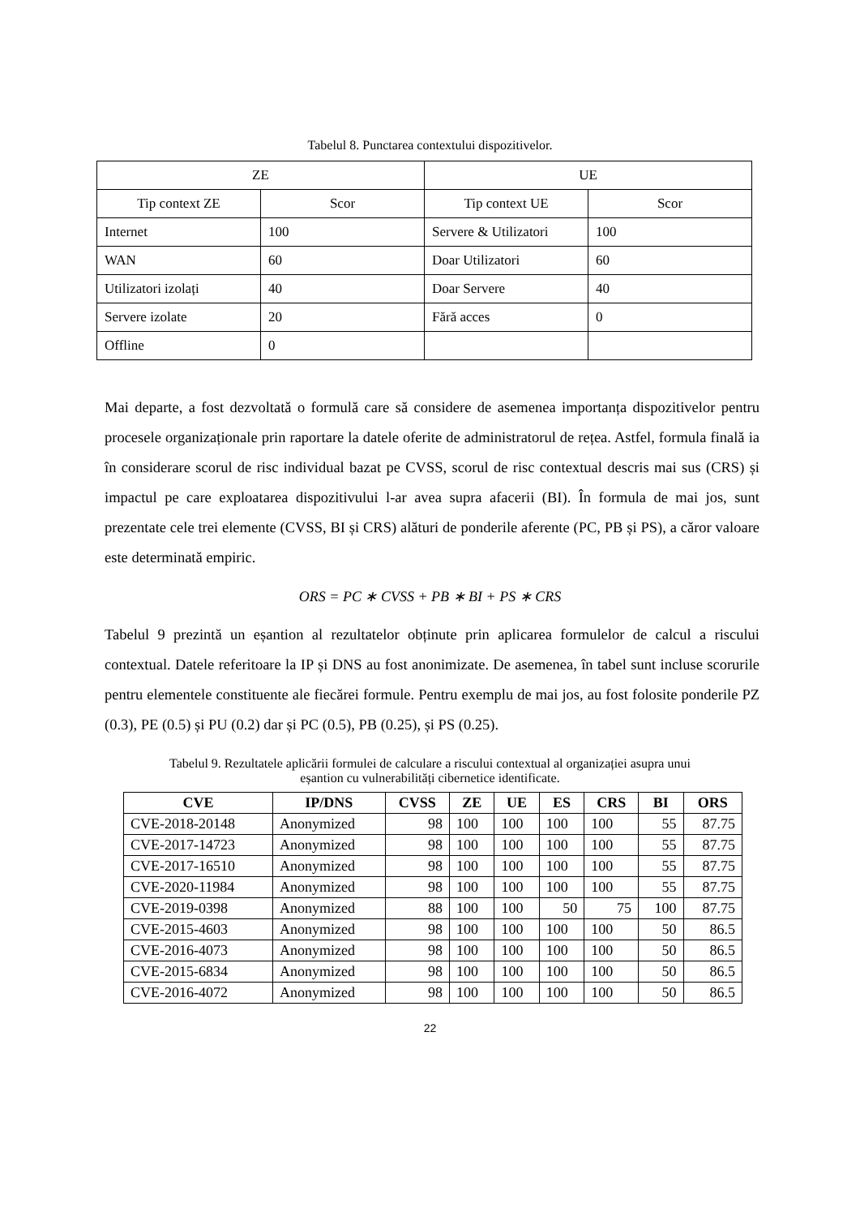Tabelul 8. Punctarea contextului dispozitivelor.
| ZE | | UE | |
| Tip context ZE | Scor | Tip context UE | Scor |
| Internet | 100 | Servere & Utilizatori | 100 |
| WAN | 60 | Doar Utilizatori | 60 |
| Utilizatori izolați | 40 | Doar Servere | 40 |
| Servere izolate | 20 | Fără acces | 0 |
| Offline | 0 | | |
Mai departe, a fost dezvoltată o formulă care să considere de asemenea importanța dispozitivelor pentru procesele organizaționale prin raportare la datele oferite de administratorul de rețea. Astfel, formula finală ia în considerare scorul de risc individual bazat pe CVSS, scorul de risc contextual descris mai sus (CRS) și impactul pe care exploatarea dispozitivului l-ar avea supra afacerii (BI). În formula de mai jos, sunt prezentate cele trei elemente (CVSS, BI și CRS) alături de ponderile aferente (PC, PB și PS), a căror valoare este determinată empiric.
ORS = PC ∗ CVSS + PB ∗ BI + PS ∗ CRS
Tabelul 9 prezintă un eșantion al rezultatelor obținute prin aplicarea formulelor de calcul a riscului contextual. Datele referitoare la IP și DNS au fost anonimizate. De asemenea, în tabel sunt incluse scorurile pentru elementele constituente ale fiecărei formule. Pentru exemplu de mai jos, au fost folosite ponderile PZ (0.3), PE (0.5) și PU (0.2) dar și PC (0.5), PB (0.25), și PS (0.25).
Tabelul 9. Rezultatele aplicării formulei de calculare a riscului contextual al organizației asupra unui
eșantion cu vulnerabilități cibernetice identificate.
| CVE | IP/DNS | CVSS | ZE | UE | ES | CRS | BI | ORS |
| --- | --- | --- | --- | --- | --- | --- | --- | --- |
| CVE-2018-20148 | Anonymized | 98 | 100 | 100 | 100 | 100 | 55 | 87.75 |
| CVE-2017-14723 | Anonymized | 98 | 100 | 100 | 100 | 100 | 55 | 87.75 |
| CVE-2017-16510 | Anonymized | 98 | 100 | 100 | 100 | 100 | 55 | 87.75 |
| CVE-2020-11984 | Anonymized | 98 | 100 | 100 | 100 | 100 | 55 | 87.75 |
| CVE-2019-0398 | Anonymized | 88 | 100 | 100 | 50 | 75 | 100 | 87.75 |
| CVE-2015-4603 | Anonymized | 98 | 100 | 100 | 100 | 100 | 50 | 86.5 |
| CVE-2016-4073 | Anonymized | 98 | 100 | 100 | 100 | 100 | 50 | 86.5 |
| CVE-2015-6834 | Anonymized | 98 | 100 | 100 | 100 | 100 | 50 | 86.5 |
| CVE-2016-4072 | Anonymized | 98 | 100 | 100 | 100 | 100 | 50 | 86.5 |
22